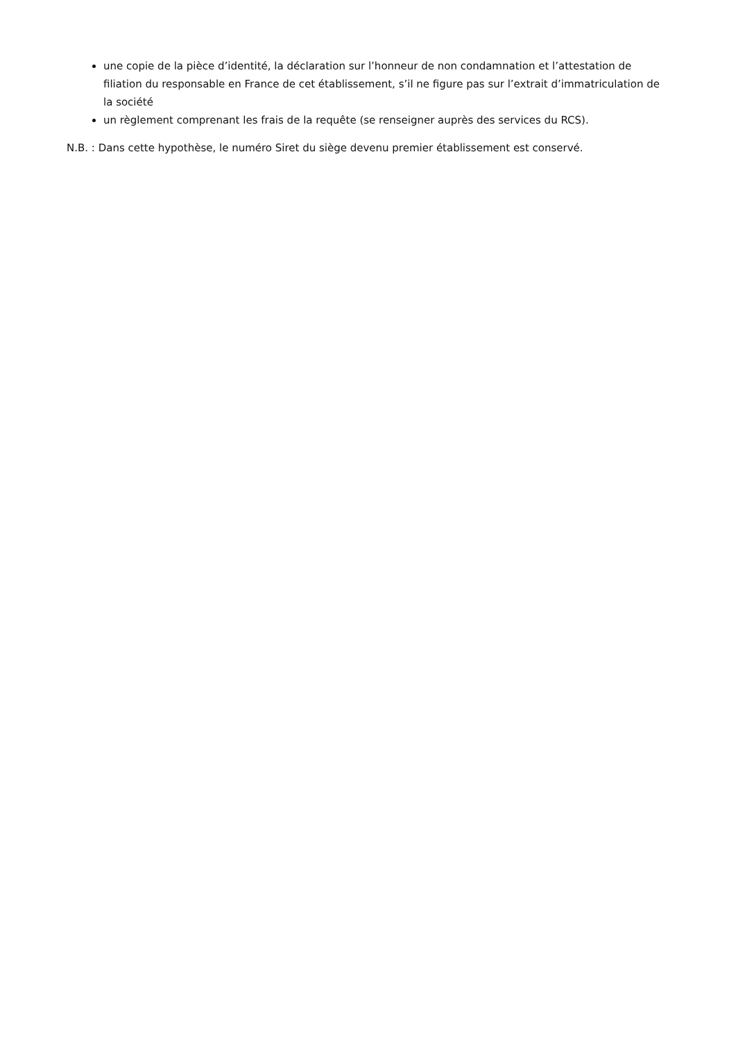une copie de la pièce d’identité, la déclaration sur l’honneur de non condamnation et l’attestation de filiation du responsable en France de cet établissement, s’il ne figure pas sur l’extrait d’immatriculation de la société
un règlement comprenant les frais de la requête (se renseigner auprès des services du RCS).
N.B. : Dans cette hypothèse, le numéro Siret du siège devenu premier établissement est conservé.